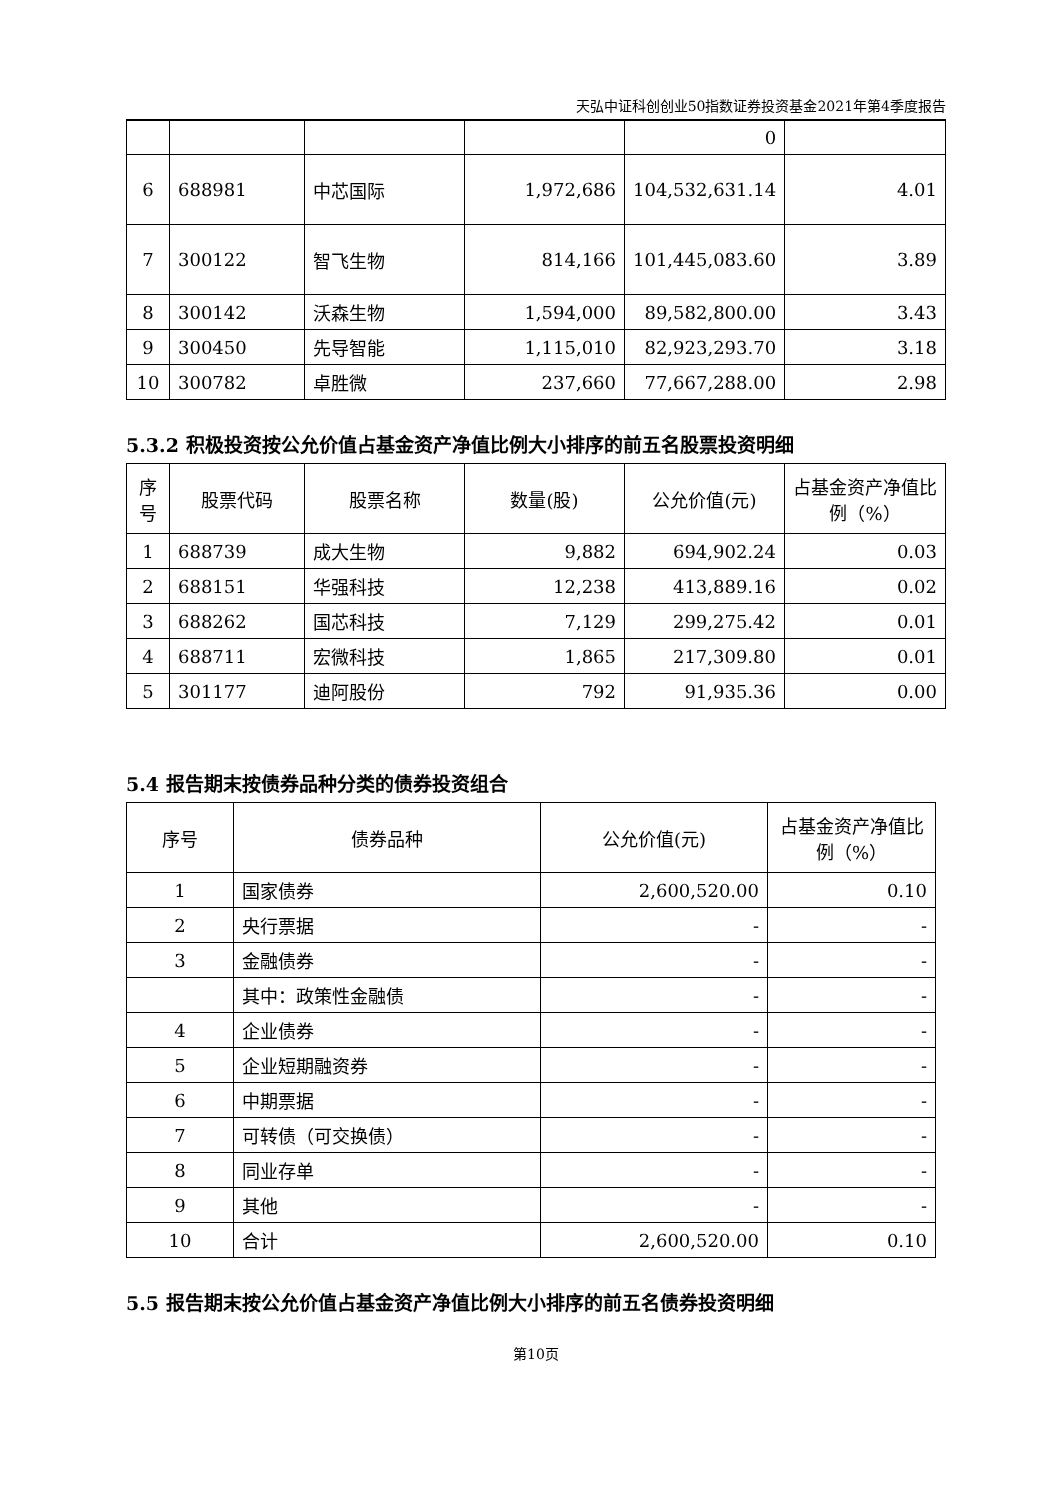天弘中证科创创业50指数证券投资基金2021年第4季度报告
| | | | | 0 | |
| 6 | 688981 | 中芯国际 | 1,972,686 | 104,532,631.14 | 4.01 |
| 7 | 300122 | 智飞生物 | 814,166 | 101,445,083.60 | 3.89 |
| 8 | 300142 | 沃森生物 | 1,594,000 | 89,582,800.00 | 3.43 |
| 9 | 300450 | 先导智能 | 1,115,010 | 82,923,293.70 | 3.18 |
| 10 | 300782 | 卓胜微 | 237,660 | 77,667,288.00 | 2.98 |
5.3.2 积极投资按公允价值占基金资产净值比例大小排序的前五名股票投资明细
| 序号 | 股票代码 | 股票名称 | 数量(股) | 公允价值(元) | 占基金资产净值比例（%） |
| --- | --- | --- | --- | --- | --- |
| 1 | 688739 | 成大生物 | 9,882 | 694,902.24 | 0.03 |
| 2 | 688151 | 华强科技 | 12,238 | 413,889.16 | 0.02 |
| 3 | 688262 | 国芯科技 | 7,129 | 299,275.42 | 0.01 |
| 4 | 688711 | 宏微科技 | 1,865 | 217,309.80 | 0.01 |
| 5 | 301177 | 迪阿股份 | 792 | 91,935.36 | 0.00 |
5.4 报告期末按债券品种分类的债券投资组合
| 序号 | 债券品种 | 公允价值(元) | 占基金资产净值比例（%） |
| --- | --- | --- | --- |
| 1 | 国家债券 | 2,600,520.00 | 0.10 |
| 2 | 央行票据 | - | - |
| 3 | 金融债券 | - | - |
| | 其中：政策性金融债 | - | - |
| 4 | 企业债券 | - | - |
| 5 | 企业短期融资券 | - | - |
| 6 | 中期票据 | - | - |
| 7 | 可转债（可交换债） | - | - |
| 8 | 同业存单 | - | - |
| 9 | 其他 | - | - |
| 10 | 合计 | 2,600,520.00 | 0.10 |
5.5 报告期末按公允价值占基金资产净值比例大小排序的前五名债券投资明细
第10页